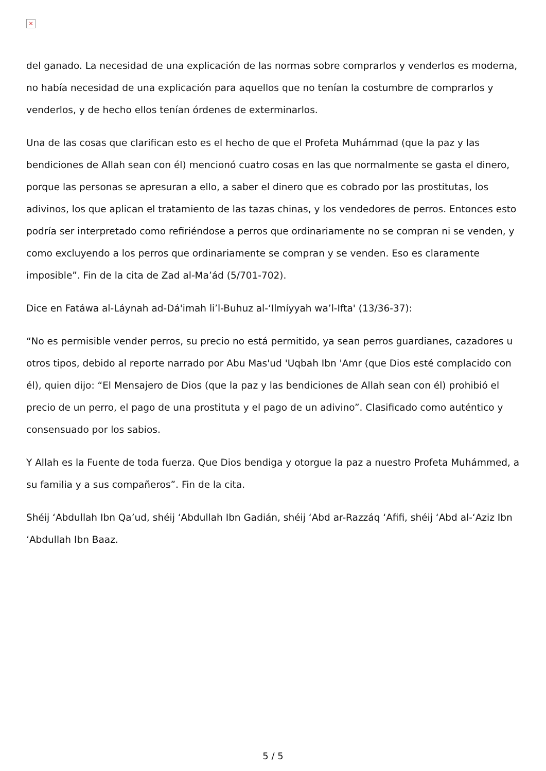×
del ganado. La necesidad de una explicación de las normas sobre comprarlos y venderlos es moderna, no había necesidad de una explicación para aquellos que no tenían la costumbre de comprarlos y venderlos, y de hecho ellos tenían órdenes de exterminarlos.
Una de las cosas que clarifican esto es el hecho de que el Profeta Muhámmad (que la paz y las bendiciones de Allah sean con él) mencionó cuatro cosas en las que normalmente se gasta el dinero, porque las personas se apresuran a ello, a saber el dinero que es cobrado por las prostitutas, los adivinos, los que aplican el tratamiento de las tazas chinas, y los vendedores de perros. Entonces esto podría ser interpretado como refiriéndose a perros que ordinariamente no se compran ni se venden, y como excluyendo a los perros que ordinariamente se compran y se venden. Eso es claramente imposible”. Fin de la cita de Zad al-Ma’ád (5/701-702).
Dice en Fatáwa al-Láynah ad-Dá'imah li’l-Buhuz al-‘Ilmíyyah wa’l-Ifta' (13/36-37):
“No es permisible vender perros, su precio no está permitido, ya sean perros guardianes, cazadores u otros tipos, debido al reporte narrado por Abu Mas'ud 'Uqbah Ibn 'Amr (que Dios esté complacido con él), quien dijo: “El Mensajero de Dios (que la paz y las bendiciones de Allah sean con él) prohibió el precio de un perro, el pago de una prostituta y el pago de un adivino”. Clasificado como auténtico y consensuado por los sabios.
Y Allah es la Fuente de toda fuerza. Que Dios bendiga y otorgue la paz a nuestro Profeta Muhámmed, a su familia y a sus compañeros”. Fin de la cita.
Shéij ‘Abdullah Ibn Qa’ud, shéij ‘Abdullah Ibn Gadián, shéij ‘Abd ar-Razzáq ‘Afifi, shéij ‘Abd al-‘Aziz Ibn ‘Abdullah Ibn Baaz.
5 / 5